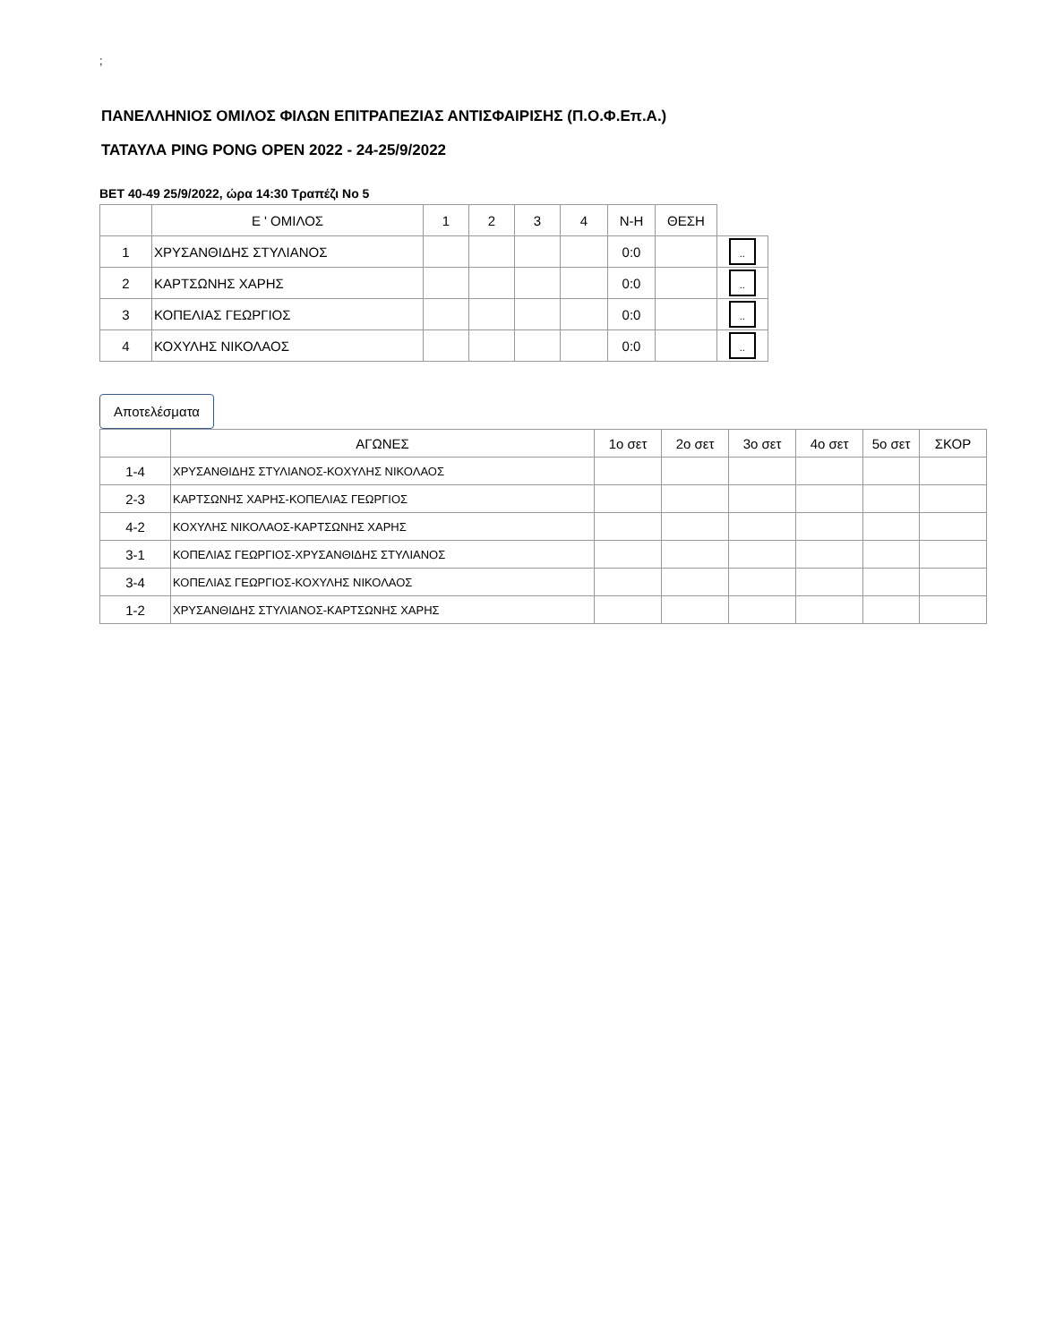;
ΠΑΝΕΛΛΗΝΙΟΣ ΟΜΙΛΟΣ ΦΙΛΩΝ ΕΠΙΤΡΑΠΕΖΙΑΣ ΑΝΤΙΣΦΑΙΡΙΣΗΣ (Π.Ο.Φ.Επ.Α.)
ΤΑΤΑΥΛΑ PING PONG OPEN 2022 - 24-25/9/2022
ΒΕΤ 40-49 25/9/2022, ώρα 14:30 Τραπέζι Νο 5
| | Ε ' ΟΜΙΛΟΣ | 1 | 2 | 3 | 4 | Ν-Η | ΘΕΣΗ | |
| --- | --- | --- | --- | --- | --- | --- | --- | --- |
| 1 | ΧΡΥΣΑΝΘΙΔΗΣ ΣΤΥΛΙΑΝΟΣ | | | | | 0:0 | | .. |
| 2 | ΚΑΡΤΣΩΝΗΣ ΧΑΡΗΣ | | | | | 0:0 | | .. |
| 3 | ΚΟΠΕΛΙΑΣ ΓΕΩΡΓΙΟΣ | | | | | 0:0 | | .. |
| 4 | ΚΟΧΥΛΗΣ ΝΙΚΟΛΑΟΣ | | | | | 0:0 | | .. |
Αποτελέσματα
| | ΑΓΩΝΕΣ | 1ο σετ | 2ο σετ | 3ο σετ | 4ο σετ | 5ο σετ | ΣΚΟΡ |
| --- | --- | --- | --- | --- | --- | --- | --- |
| 1-4 | ΧΡΥΣΑΝΘΙΔΗΣ ΣΤΥΛΙΑΝΟΣ-ΚΟΧΥΛΗΣ ΝΙΚΟΛΑΟΣ | | | | | | |
| 2-3 | ΚΑΡΤΣΩΝΗΣ ΧΑΡΗΣ-ΚΟΠΕΛΙΑΣ ΓΕΩΡΓΙΟΣ | | | | | | |
| 4-2 | ΚΟΧΥΛΗΣ ΝΙΚΟΛΑΟΣ-ΚΑΡΤΣΩΝΗΣ ΧΑΡΗΣ | | | | | | |
| 3-1 | ΚΟΠΕΛΙΑΣ ΓΕΩΡΓΙΟΣ-ΧΡΥΣΑΝΘΙΔΗΣ ΣΤΥΛΙΑΝΟΣ | | | | | | |
| 3-4 | ΚΟΠΕΛΙΑΣ ΓΕΩΡΓΙΟΣ-ΚΟΧΥΛΗΣ ΝΙΚΟΛΑΟΣ | | | | | | |
| 1-2 | ΧΡΥΣΑΝΘΙΔΗΣ ΣΤΥΛΙΑΝΟΣ-ΚΑΡΤΣΩΝΗΣ ΧΑΡΗΣ | | | | | | |